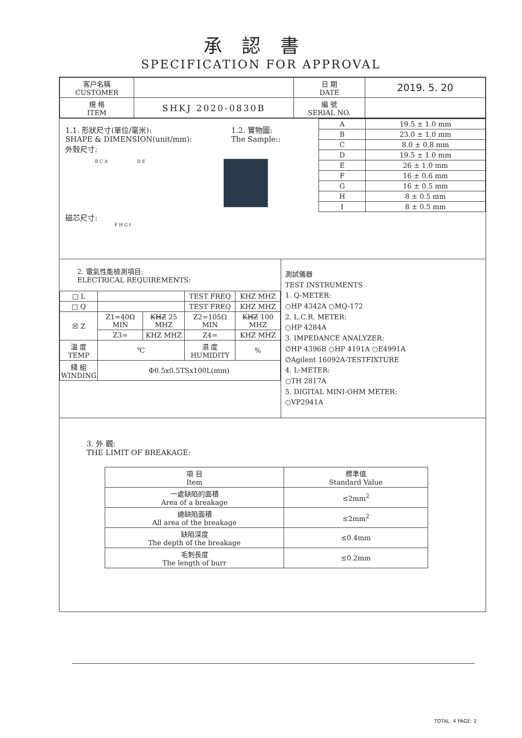承認書
SPECIFICATION FOR APPROVAL
| 客户名稱 CUSTOMER | | 日 期 DATE | 2019. 5. 20 |
| 規 格 ITEM | SHKJ 2020-0830B | 編 號 SERIAL NO. | |
1.1. 形狀尺寸(單位/毫米):
SHAPE & DIMENSION(unit/mm):
1.2. 實物圖:
The Sample::
外殼尺寸:
B C A D E
磁芯尺寸:
F H G I
| A | 19.5 ± 1.0 mm |
| B | 23.0 ± 1.0 mm |
| C | 8.0 ± 0.8 mm |
| D | 19.5 ± 1.0 mm |
| E | 26 ± 1.0 mm |
| F | 16 ± 0.6 mm |
| G | 16 ± 0.5 mm |
| H | 8 ± 0.5 mm |
| I | 8 ± 0.5 mm |
2. 電氣性能檢測項目:
ELECTRICAL REQUIREMENTS:
| □ L | | | TEST FREQ | KHZ MHZ |
| □ Q | | | TEST FREQ | KHZ MHZ |
| ☒ Z | Z1=40Ω MIN | KHZ 25 MHZ | Z2=105Ω MIN | KHZ 100 MHZ |
| | Z3= | KHZ MHZ | Z4= | KHZ MHZ |
| 溫 度 TEMP | ℃ | | 濕 度 HUMIDITY | % |
| 綫 組 WINDING | Φ0.5x0.5TSx100L(mm) | | | |
測試儀器
TEST INSTRUMENTS
1. Q-METER:
○HP 4342A ○MQ-172
2. L.C.R. METER:
○HP 4284A
3. IMPEDANCE ANALYZER:
∅HP 4396B ○HP 4191A ○E4991A
∅Agilent 16092A-TESTFIXTURE
4. L-METER:
○TH 2817A
5. DIGITAL MINI-OHM METER:
○VP2941A
3. 外 觀:
THE LIMIT OF BREAKAGE:
| 項 目 Item | 標準值 Standard Value |
| 一處缺陷的面積 Area of a breakage | ≤2mm<sup>2</sup> |
| 總缺陷面積 All area of the breakage | ≤2mm<sup>2</sup> |
| 缺陷深度 The depth of the breakage | ≤0.4mm |
| 毛刺長度 The length of burr | ≤0.2mm |
TOTAL: 4 PAGE: 2